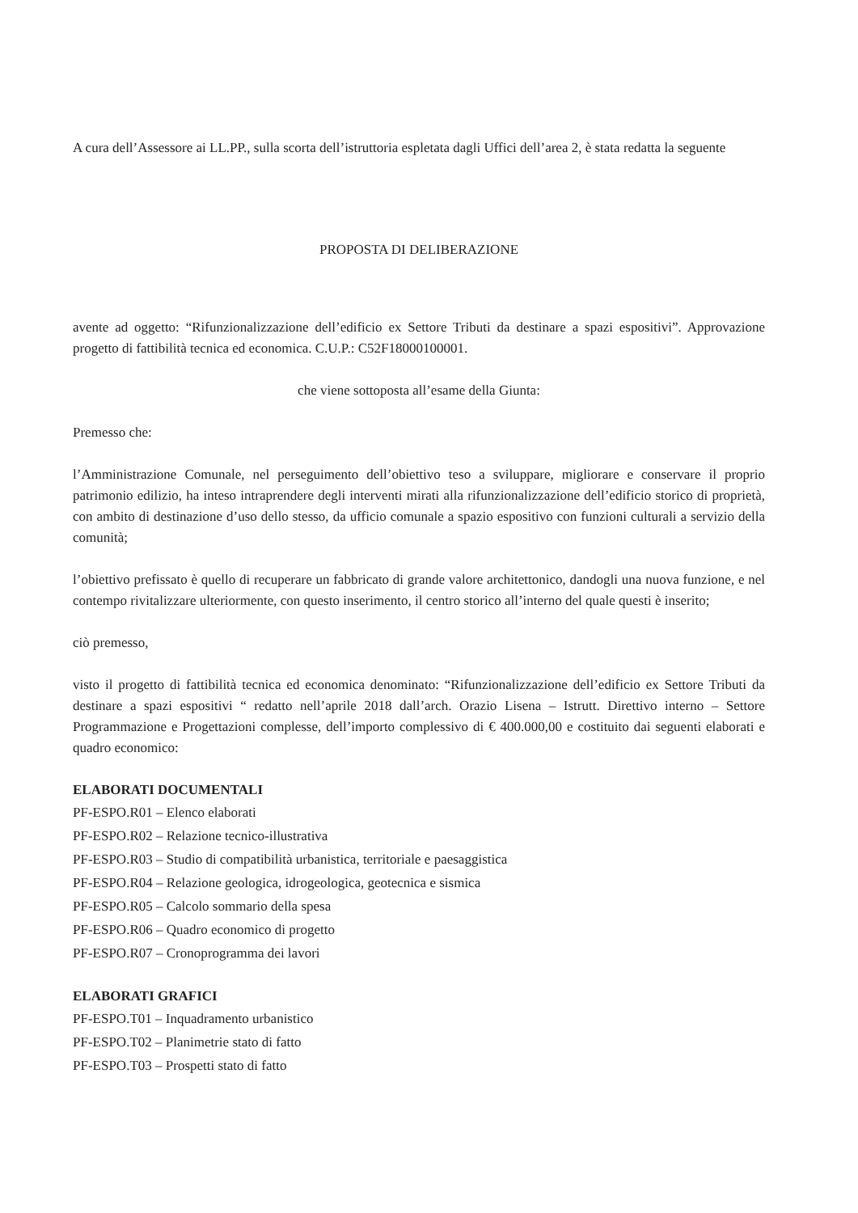A cura dell’Assessore ai LL.PP., sulla scorta dell’istruttoria espletata dagli Uffici dell’area 2, è stata redatta la seguente
PROPOSTA DI DELIBERAZIONE
avente ad oggetto: “Rifunzionalizzazione dell’edificio ex Settore Tributi da destinare a spazi espositivi”. Approvazione progetto di fattibilità tecnica ed economica. C.U.P.: C52F18000100001.
che viene sottoposta all’esame della Giunta:
Premesso che:
l’Amministrazione Comunale, nel perseguimento dell’obiettivo teso a sviluppare, migliorare e conservare il proprio patrimonio edilizio, ha inteso intraprendere degli interventi mirati alla rifunzionalizzazione dell’edificio storico di proprietà, con ambito di destinazione d’uso dello stesso, da ufficio comunale a spazio espositivo con funzioni culturali a servizio della comunità;
l’obiettivo prefissato è quello di recuperare un fabbricato di grande valore architettonico, dandogli una nuova funzione, e nel contempo rivitalizzare ulteriormente, con questo inserimento, il centro storico all’interno del quale questi è inserito;
ciò premesso,
visto il progetto di fattibilità tecnica ed economica denominato: “Rifunzionalizzazione dell’edificio ex Settore Tributi da destinare a spazi espositivi “ redatto nell’aprile 2018 dall’arch. Orazio Lisena – Istrutt. Direttivo interno – Settore Programmazione e Progettazioni complesse, dell’importo complessivo di € 400.000,00 e costituito dai seguenti elaborati e quadro economico:
ELABORATI DOCUMENTALI
PF-ESPO.R01 – Elenco elaborati
PF-ESPO.R02 – Relazione tecnico-illustrativa
PF-ESPO.R03 – Studio di compatibilità urbanistica, territoriale e paesaggistica
PF-ESPO.R04 – Relazione geologica, idrogeologica, geotecnica e sismica
PF-ESPO.R05 – Calcolo sommario della spesa
PF-ESPO.R06 – Quadro economico di progetto
PF-ESPO.R07 – Cronoprogramma dei lavori
ELABORATI GRAFICI
PF-ESPO.T01 – Inquadramento urbanistico
PF-ESPO.T02 – Planimetrie stato di fatto
PF-ESPO.T03 – Prospetti stato di fatto